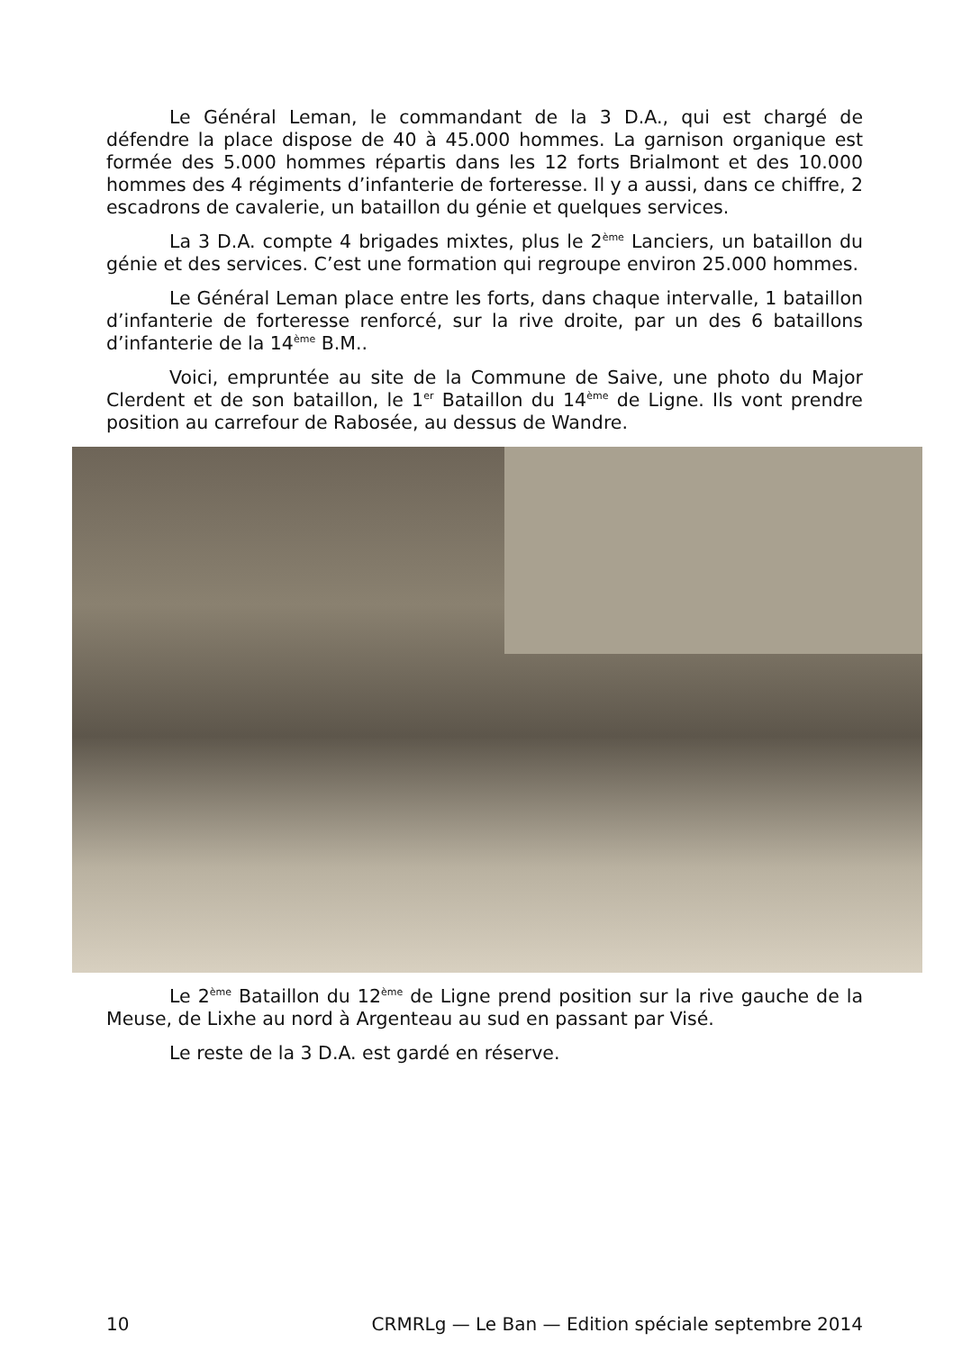Le Général Leman, le commandant de la 3 D.A., qui est chargé de défendre la place dispose de 40 à 45.000 hommes. La garnison organique est formée des 5.000 hommes répartis dans les 12 forts Brialmont et des 10.000 hommes des 4 régiments d’infanterie de forteresse. Il y a aussi, dans ce chiffre, 2 escadrons de cavalerie, un bataillon du génie et quelques services.
La 3 D.A. compte 4 brigades mixtes, plus le 2<sup>ème</sup> Lanciers, un bataillon du génie et des services. C’est une formation qui regroupe environ 25.000 hommes.
Le Général Leman place entre les forts, dans chaque intervalle, 1 bataillon d’infanterie de forteresse renforcé, sur la rive droite, par un des 6 bataillons d’infanterie de la 14<sup>ème</sup> B.M..
Voici, empruntée au site de la Commune de Saive, une photo du Major Clerdent et de son bataillon, le 1<sup>er</sup> Bataillon du 14<sup>ème</sup> de Ligne. Ils vont prendre position au carrefour de Rabosée, au dessus de Wandre.
Le 2<sup>ème</sup> Bataillon du 12<sup>ème</sup> de Ligne prend position sur la rive gauche de la Meuse, de Lixhe au nord à Argenteau au sud en passant par Visé.
Le reste de la 3 D.A. est gardé en réserve.
10 CRMRLg — Le Ban — Edition spéciale septembre 2014